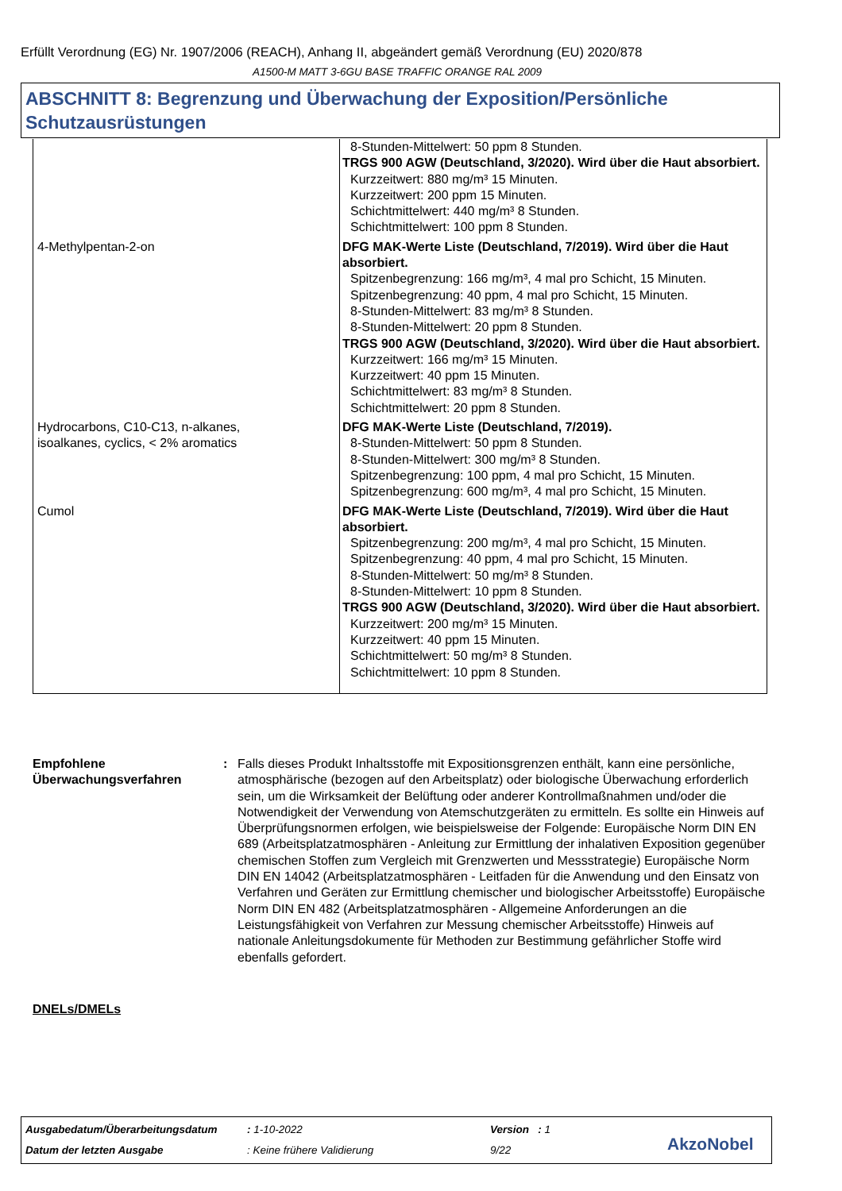Erfüllt Verordnung (EG) Nr. 1907/2006 (REACH), Anhang II, abgeändert gemäß Verordnung (EU) 2020/878
A1500-M MATT 3-6GU BASE TRAFFIC ORANGE RAL 2009
ABSCHNITT 8: Begrenzung und Überwachung der Exposition/Persönliche Schutzausrüstungen
| | 8-Stunden-Mittelwert: 50 ppm 8 Stunden. TRGS 900 AGW (Deutschland, 3/2020). Wird über die Haut absorbiert. Kurzzeitwert: 880 mg/m³ 15 Minuten. Kurzzeitwert: 200 ppm 15 Minuten. Schichtmittelwert: 440 mg/m³ 8 Stunden. Schichtmittelwert: 100 ppm 8 Stunden. |
| 4-Methylpentan-2-on | DFG MAK-Werte Liste (Deutschland, 7/2019). Wird über die Haut absorbiert. Spitzenbegrenzung: 166 mg/m³, 4 mal pro Schicht, 15 Minuten. Spitzenbegrenzung: 40 ppm, 4 mal pro Schicht, 15 Minuten. 8-Stunden-Mittelwert: 83 mg/m³ 8 Stunden. 8-Stunden-Mittelwert: 20 ppm 8 Stunden. TRGS 900 AGW (Deutschland, 3/2020). Wird über die Haut absorbiert. Kurzzeitwert: 166 mg/m³ 15 Minuten. Kurzzeitwert: 40 ppm 15 Minuten. Schichtmittelwert: 83 mg/m³ 8 Stunden. Schichtmittelwert: 20 ppm 8 Stunden. |
| Hydrocarbons, C10-C13, n-alkanes, isoalkanes, cyclics, < 2% aromatics | DFG MAK-Werte Liste (Deutschland, 7/2019). 8-Stunden-Mittelwert: 50 ppm 8 Stunden. 8-Stunden-Mittelwert: 300 mg/m³ 8 Stunden. Spitzenbegrenzung: 100 ppm, 4 mal pro Schicht, 15 Minuten. Spitzenbegrenzung: 600 mg/m³, 4 mal pro Schicht, 15 Minuten. |
| Cumol | DFG MAK-Werte Liste (Deutschland, 7/2019). Wird über die Haut absorbiert. Spitzenbegrenzung: 200 mg/m³, 4 mal pro Schicht, 15 Minuten. Spitzenbegrenzung: 40 ppm, 4 mal pro Schicht, 15 Minuten. 8-Stunden-Mittelwert: 50 mg/m³ 8 Stunden. 8-Stunden-Mittelwert: 10 ppm 8 Stunden. TRGS 900 AGW (Deutschland, 3/2020). Wird über die Haut absorbiert. Kurzzeitwert: 200 mg/m³ 15 Minuten. Kurzzeitwert: 40 ppm 15 Minuten. Schichtmittelwert: 50 mg/m³ 8 Stunden. Schichtmittelwert: 10 ppm 8 Stunden. |
Empfohlene Überwachungsverfahren
: Falls dieses Produkt Inhaltsstoffe mit Expositionsgrenzen enthält, kann eine persönliche, atmosphärische (bezogen auf den Arbeitsplatz) oder biologische Überwachung erforderlich sein, um die Wirksamkeit der Belüftung oder anderer Kontrollmaßnahmen und/oder die Notwendigkeit der Verwendung von Atemschutzgeräten zu ermitteln. Es sollte ein Hinweis auf Überprüfungsnormen erfolgen, wie beispielsweise der Folgende: Europäische Norm DIN EN 689 (Arbeitsplatzatmosphären - Anleitung zur Ermittlung der inhalativen Exposition gegenüber chemischen Stoffen zum Vergleich mit Grenzwerten und Messstrategie) Europäische Norm DIN EN 14042 (Arbeitsplatzatmosphären - Leitfaden für die Anwendung und den Einsatz von Verfahren und Geräten zur Ermittlung chemischer und biologischer Arbeitsstoffe) Europäische Norm DIN EN 482 (Arbeitsplatzatmosphären - Allgemeine Anforderungen an die Leistungsfähigkeit von Verfahren zur Messung chemischer Arbeitsstoffe) Hinweis auf nationale Anleitungsdokumente für Methoden zur Bestimmung gefährlicher Stoffe wird ebenfalls gefordert.
DNELs/DMELs
Ausgabedatum/Überarbeitungsdatum
: 1-10-2022 Version : 1
Datum der letzten Ausgabe : Keine frühere Validierung 9/22 AkzoNobel